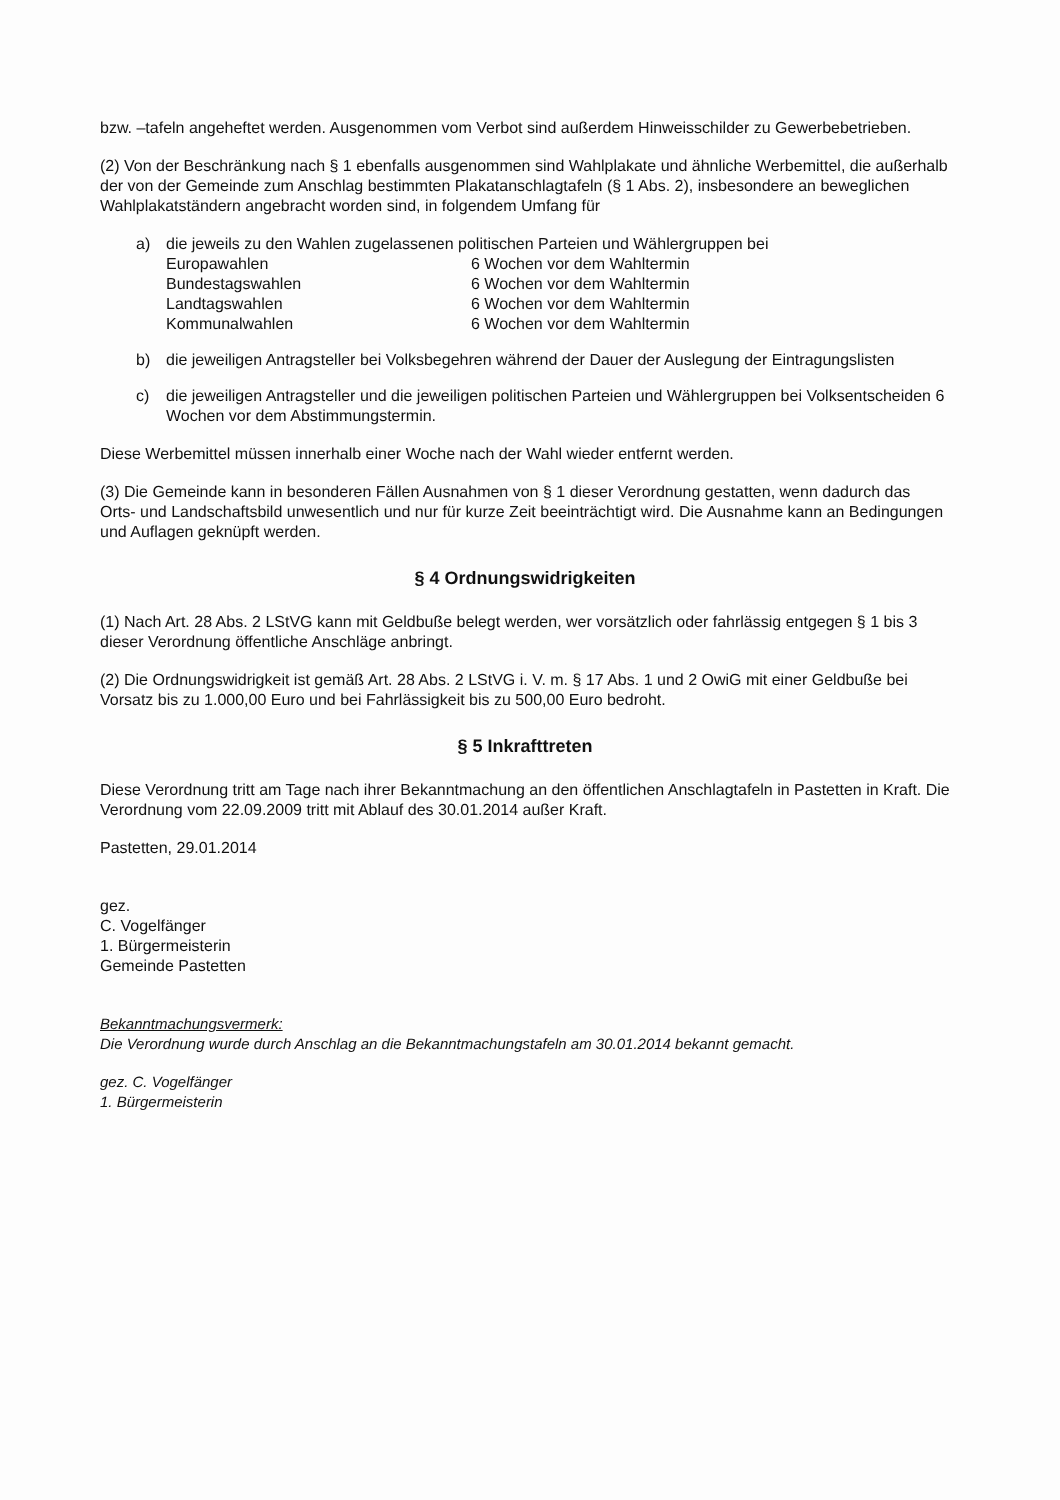bzw. –tafeln angeheftet werden. Ausgenommen vom Verbot sind außerdem Hinweisschilder zu Gewerbebetrieben.
(2) Von der Beschränkung nach § 1 ebenfalls ausgenommen sind Wahlplakate und ähnliche Werbemittel, die außerhalb der von der Gemeinde zum Anschlag bestimmten Plakatanschlagtafeln (§ 1 Abs. 2), insbesondere an beweglichen Wahlplakatständern angebracht worden sind, in folgendem Umfang für
a) die jeweils zu den Wahlen zugelassenen politischen Parteien und Wählergruppen bei
Europawahlen 6 Wochen vor dem Wahltermin
Bundestagswahlen 6 Wochen vor dem Wahltermin
Landtagswahlen 6 Wochen vor dem Wahltermin
Kommunalwahlen 6 Wochen vor dem Wahltermin
b) die jeweiligen Antragsteller bei Volksbegehren während der Dauer der Auslegung der Eintragungslisten
c) die jeweiligen Antragsteller und die jeweiligen politischen Parteien und Wählergruppen bei Volksentscheiden 6 Wochen vor dem Abstimmungstermin.
Diese Werbemittel müssen innerhalb einer Woche nach der Wahl wieder entfernt werden.
(3) Die Gemeinde kann in besonderen Fällen Ausnahmen von § 1 dieser Verordnung gestatten, wenn dadurch das Orts- und Landschaftsbild unwesentlich und nur für kurze Zeit beeinträchtigt wird. Die Ausnahme kann an Bedingungen und Auflagen geknüpft werden.
§ 4 Ordnungswidrigkeiten
(1) Nach Art. 28 Abs. 2 LStVG kann mit Geldbuße belegt werden, wer vorsätzlich oder fahrlässig entgegen § 1 bis 3 dieser Verordnung öffentliche Anschläge anbringt.
(2) Die Ordnungswidrigkeit ist gemäß Art. 28 Abs. 2 LStVG i. V. m. § 17 Abs. 1 und 2 OwiG mit einer Geldbuße bei Vorsatz bis zu 1.000,00 Euro und bei Fahrlässigkeit bis zu 500,00 Euro bedroht.
§ 5 Inkrafttreten
Diese Verordnung tritt am Tage nach ihrer Bekanntmachung an den öffentlichen Anschlagtafeln in Pastetten in Kraft. Die Verordnung vom 22.09.2009 tritt mit Ablauf des 30.01.2014 außer Kraft.
Pastetten, 29.01.2014
gez.
C. Vogelfänger
1. Bürgermeisterin
Gemeinde Pastetten
Bekanntmachungsvermerk:
Die Verordnung wurde durch Anschlag an die Bekanntmachungstafeln am 30.01.2014 bekannt gemacht.
gez. C. Vogelfänger
1. Bürgermeisterin